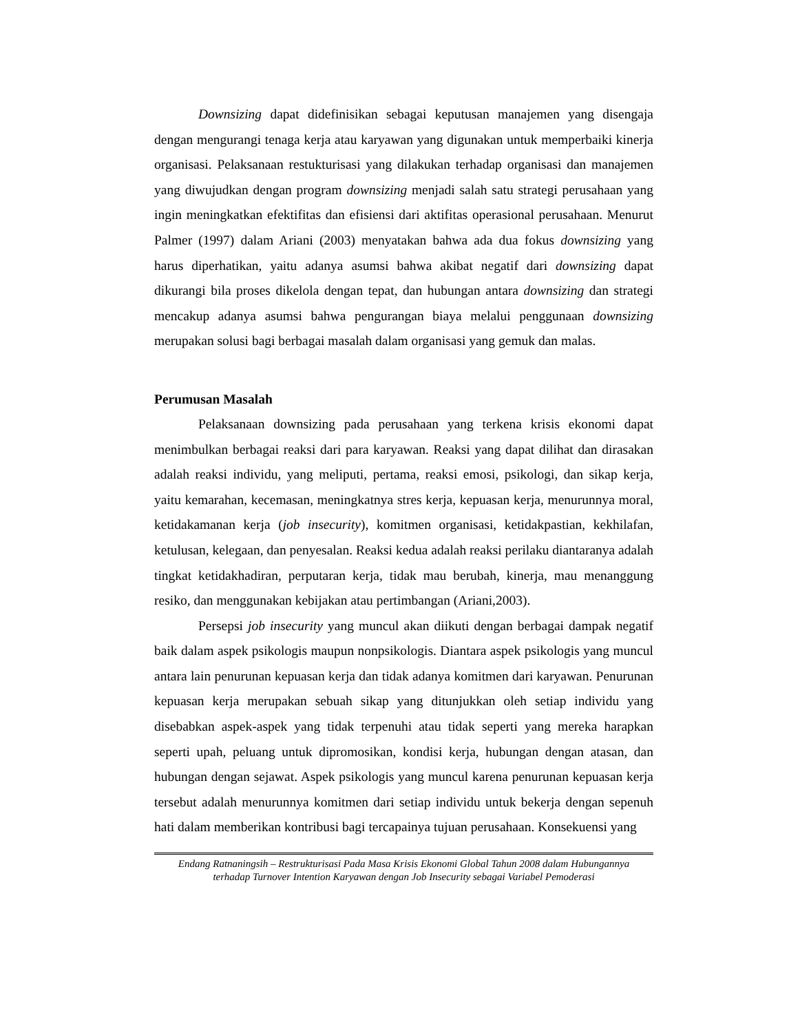Downsizing dapat didefinisikan sebagai keputusan manajemen yang disengaja dengan mengurangi tenaga kerja atau karyawan yang digunakan untuk memperbaiki kinerja organisasi. Pelaksanaan restukturisasi yang dilakukan terhadap organisasi dan manajemen yang diwujudkan dengan program downsizing menjadi salah satu strategi perusahaan yang ingin meningkatkan efektifitas dan efisiensi dari aktifitas operasional perusahaan. Menurut Palmer (1997) dalam Ariani (2003) menyatakan bahwa ada dua fokus downsizing yang harus diperhatikan, yaitu adanya asumsi bahwa akibat negatif dari downsizing dapat dikurangi bila proses dikelola dengan tepat, dan hubungan antara downsizing dan strategi mencakup adanya asumsi bahwa pengurangan biaya melalui penggunaan downsizing merupakan solusi bagi berbagai masalah dalam organisasi yang gemuk dan malas.
Perumusan Masalah
Pelaksanaan downsizing pada perusahaan yang terkena krisis ekonomi dapat menimbulkan berbagai reaksi dari para karyawan. Reaksi yang dapat dilihat dan dirasakan adalah reaksi individu, yang meliputi, pertama, reaksi emosi, psikologi, dan sikap kerja, yaitu kemarahan, kecemasan, meningkatnya stres kerja, kepuasan kerja, menurunnya moral, ketidakamanan kerja (job insecurity), komitmen organisasi, ketidakpastian, kekhilafan, ketulusan, kelegaan, dan penyesalan. Reaksi kedua adalah reaksi perilaku diantaranya adalah tingkat ketidakhadiran, perputaran kerja, tidak mau berubah, kinerja, mau menanggung resiko, dan menggunakan kebijakan atau pertimbangan (Ariani,2003).
Persepsi job insecurity yang muncul akan diikuti dengan berbagai dampak negatif baik dalam aspek psikologis maupun nonpsikologis. Diantara aspek psikologis yang muncul antara lain penurunan kepuasan kerja dan tidak adanya komitmen dari karyawan. Penurunan kepuasan kerja merupakan sebuah sikap yang ditunjukkan oleh setiap individu yang disebabkan aspek-aspek yang tidak terpenuhi atau tidak seperti yang mereka harapkan seperti upah, peluang untuk dipromosikan, kondisi kerja, hubungan dengan atasan, dan hubungan dengan sejawat. Aspek psikologis yang muncul karena penurunan kepuasan kerja tersebut adalah menurunnya komitmen dari setiap individu untuk bekerja dengan sepenuh hati dalam memberikan kontribusi bagi tercapainya tujuan perusahaan. Konsekuensi yang
Endang Ratnaningsih – Restrukturisasi Pada Masa Krisis Ekonomi Global Tahun 2008 dalam Hubungannya terhadap Turnover Intention Karyawan dengan Job Insecurity sebagai Variabel Pemoderasi